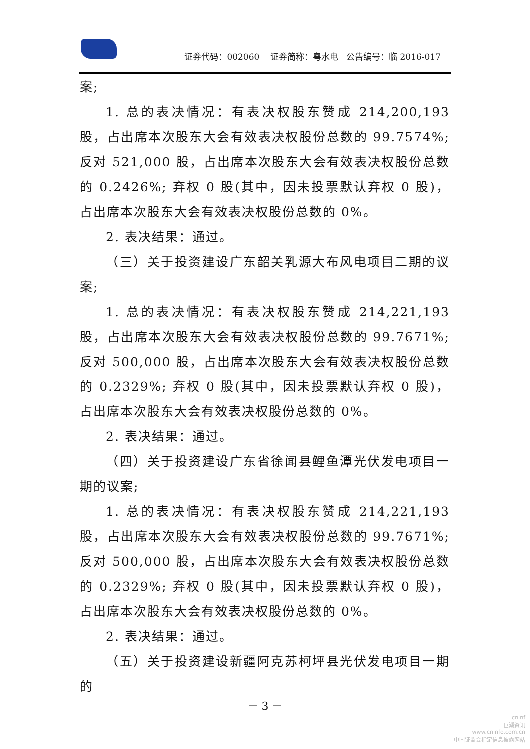证券代码：002060 证券简称：粤水电 公告编号：临 2016-017
案;
1. 总的表决情况：有表决权股东赞成 214,200,193 股，占出席本次股东大会有效表决权股份总数的 99.7574%; 反对 521,000 股，占出席本次股东大会有效表决权股份总数的 0.2426%; 弃权 0 股(其中，因未投票默认弃权 0 股)，占出席本次股东大会有效表决权股份总数的 0%。
2. 表决结果：通过。
（三）关于投资建设广东韶关乳源大布风电项目二期的议案;
1. 总的表决情况：有表决权股东赞成 214,221,193 股，占出席本次股东大会有效表决权股份总数的 99.7671%; 反对 500,000 股，占出席本次股东大会有效表决权股份总数的 0.2329%; 弃权 0 股(其中，因未投票默认弃权 0 股)，占出席本次股东大会有效表决权股份总数的 0%。
2. 表决结果：通过。
（四）关于投资建设广东省徐闻县鲤鱼潭光伏发电项目一期的议案;
1. 总的表决情况：有表决权股东赞成 214,221,193 股，占出席本次股东大会有效表决权股份总数的 99.7671%; 反对 500,000 股，占出席本次股东大会有效表决权股份总数的 0.2329%; 弃权 0 股(其中，因未投票默认弃权 0 股)，占出席本次股东大会有效表决权股份总数的 0%。
2. 表决结果：通过。
（五）关于投资建设新疆阿克苏柯坪县光伏发电项目一期的
－ 3 －
cninf
巨潮资讯
www.cninfo.com.cn
中国证监会指定信息披露网站